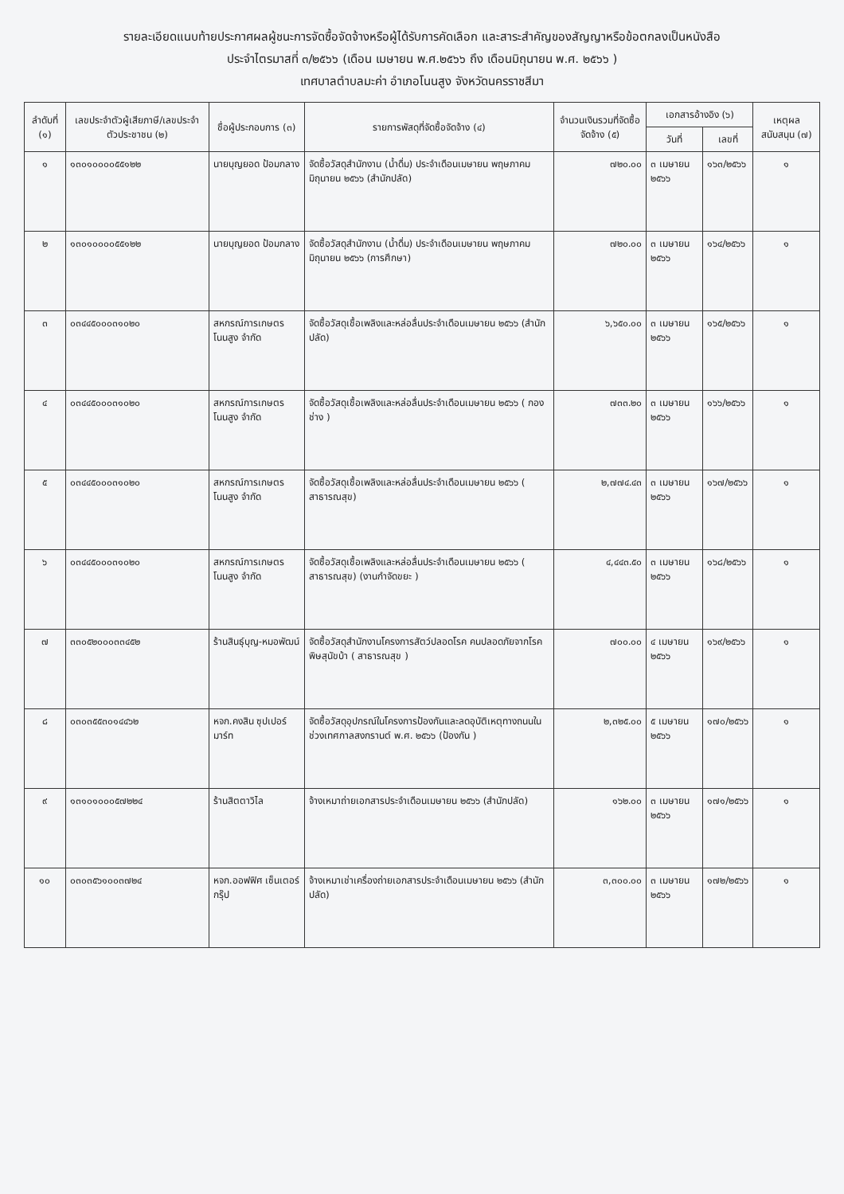รายละเอียดแนบท้ายประกาศผลผู้ชนะการจัดซื้อจัดจ้างหรือผู้ได้รับการคัดเลือก และสาระสำคัญของสัญญาหรือข้อตกลงเป็นหนังสือ
ประจำไตรมาสที่ ๓/๒๕๖๖ (เดือน เมษายน พ.ศ.๒๕๖๖ ถึง เดือนมิถุนายน พ.ศ. ๒๕๖๖ )
เทศบาลตำบลมะค่า อำเภอโนนสูง จังหวัดนครราชสีมา
| ลำดับที่ (๑) | เลขประจำตัวผู้เสียภาษี/เลขประจำตัวประชาชน (๒) | ชื่อผู้ประกอบการ (๓) | รายการพัสดุที่จัดซื้อจัดจ้าง (๔) | จำนวนเงินรวมที่จัดซื้อจัดจ้าง (๕) | เอกสารอ้างอิง (๖) | | เหตุผลสนับสนุน (๗) |
| --- | --- | --- | --- | --- | --- | --- | --- |
| | | | | | วันที่ | เลขที่ | |
| ๑ | ๑๓๐๑๐๐๐๐๕๕๑๒๒ | นายบุญยอด ป้อมกลาง | จัดซื้อวัสดุสำนักงาน (น้ำดื่ม) ประจำเดือนเมษายน พฤษภาคม มิถุนายน ๒๕๖๖ (สำนักปลัด) | ๗๒๐.๐๐ | ๓ เมษายน ๒๕๖๖ | ๑๖๓/๒๕๖๖ | ๑ |
| ๒ | ๑๓๐๑๐๐๐๐๕๕๑๒๒ | นายบุญยอด ป้อมกลาง | จัดซื้อวัสดุสำนักงาน (น้ำดื่ม) ประจำเดือนเมษายน พฤษภาคม มิถุนายน ๒๕๖๖ (การศึกษา) | ๗๒๐.๐๐ | ๓ เมษายน ๒๕๖๖ | ๑๖๔/๒๕๖๖ | ๑ |
| ๓ | ๐๓๔๔๕๐๐๐๓๑๐๒๐ | สหกรณ์การเกษตรโนนสูง จำกัด | จัดซื้อวัสดุเชื้อเพลิงและหล่อลื่นประจำเดือนเมษายน ๒๕๖๖ (สำนักปลัด) | ๖,๖๕๐.๐๐ | ๓ เมษายน ๒๕๖๖ | ๑๖๕/๒๕๖๖ | ๑ |
| ๔ | ๐๓๔๔๕๐๐๐๓๑๐๒๐ | สหกรณ์การเกษตรโนนสูง จำกัด | จัดซื้อวัสดุเชื้อเพลิงและหล่อลื่นประจำเดือนเมษายน ๒๕๖๖ ( กองช่าง ) | ๗๓๓.๒๐ | ๓ เมษายน ๒๕๖๖ | ๑๖๖/๒๕๖๖ | ๑ |
| ๕ | ๐๓๔๔๕๐๐๐๓๑๐๒๐ | สหกรณ์การเกษตรโนนสูง จำกัด | จัดซื้อวัสดุเชื้อเพลิงและหล่อลื่นประจำเดือนเมษายน ๒๕๖๖ ( สาธารณสุข) | ๒,๗๗๔.๔๓ | ๓ เมษายน ๒๕๖๖ | ๑๖๗/๒๕๖๖ | ๑ |
| ๖ | ๐๓๔๔๕๐๐๐๓๑๐๒๐ | สหกรณ์การเกษตรโนนสูง จำกัด | จัดซื้อวัสดุเชื้อเพลิงและหล่อลื่นประจำเดือนเมษายน ๒๕๖๖ ( สาธารณสุข) (งานกำจัดขยะ ) | ๔,๔๔๓.๕๐ | ๓ เมษายน ๒๕๖๖ | ๑๖๘/๒๕๖๖ | ๑ |
| ๗ | ๓๓๐๕๒๐๐๐๓๓๔๕๒ | ร้านสินธุ์บุญ-หมอพัฒน์ | จัดซื้อวัสดุสำนักงานโครงการสัตว์ปลอดโรค คนปลอดภัยจากโรคพิษสุนัขบ้า ( สาธารณสุข ) | ๗๐๐.๐๐ | ๔ เมษายน ๒๕๖๖ | ๑๖๙/๒๕๖๖ | ๑ |
| ๘ | ๐๓๐๓๕๕๓๐๑๔๔๖๒ | หจก.คงสิน ซุปเปอร์มาร์ท | จัดซื้อวัสดุอุปกรณ์ในโครงการป้องกันและลดอุบัติเหตุทางถนนในช่วงเทศกาลสงกรานต์ พ.ศ. ๒๕๖๖ (ป้องกัน ) | ๒,๓๒๕.๐๐ | ๕ เมษายน ๒๕๖๖ | ๑๗๐/๒๕๖๖ | ๑ |
| ๙ | ๑๓๑๐๑๐๐๐๕๗๒๒๔ | ร้านสิตตาวิไล | จ้างเหมาถ่ายเอกสารประจำเดือนเมษายน ๒๕๖๖ (สำนักปลัด) | ๑๖๒.๐๐ | ๓ เมษายน ๒๕๖๖ | ๑๗๑/๒๕๖๖ | ๑ |
| ๑๐ | ๐๓๐๓๕๖๑๐๐๓๗๒๔ | หจก.ออฟฟิศ เซ็นเตอร์ กรุ๊ป | จ้างเหมาเช่าเครื่องถ่ายเอกสารประจำเดือนเมษายน ๒๕๖๖ (สำนักปลัด) | ๓,๓๐๐.๐๐ | ๓ เมษายน ๒๕๖๖ | ๑๗๒/๒๕๖๖ | ๑ |